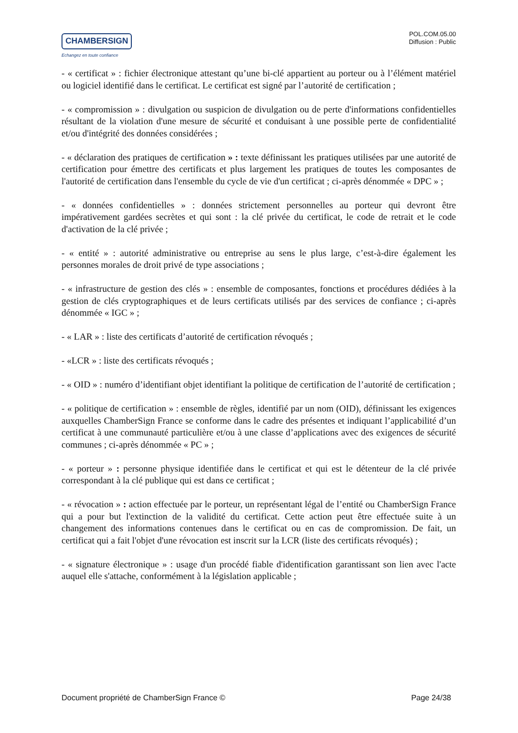CHAMBERSIGN
Echangez en toute confiance
POL.COM.05.00
Diffusion : Public
- « certificat » : fichier électronique attestant qu’une bi-clé appartient au porteur ou à l’élément matériel ou logiciel identifié dans le certificat. Le certificat est signé par l’autorité de certification ;
- « compromission » : divulgation ou suspicion de divulgation ou de perte d'informations confidentielles résultant de la violation d'une mesure de sécurité et conduisant à une possible perte de confidentialité et/ou d'intégrité des données considérées ;
- « déclaration des pratiques de certification » : texte définissant les pratiques utilisées par une autorité de certification pour émettre des certificats et plus largement les pratiques de toutes les composantes de l'autorité de certification dans l'ensemble du cycle de vie d'un certificat ; ci-après dénommée « DPC » ;
- « données confidentielles » : données strictement personnelles au porteur qui devront être impérativement gardées secrètes et qui sont : la clé privée du certificat, le code de retrait et le code d'activation de la clé privée ;
- « entité » : autorité administrative ou entreprise au sens le plus large, c’est-à-dire également les personnes morales de droit privé de type associations ;
- « infrastructure de gestion des clés » : ensemble de composantes, fonctions et procédures dédiées à la gestion de clés cryptographiques et de leurs certificats utilisés par des services de confiance ; ci-après dénommée « IGC » ;
- « LAR » : liste des certificats d’autorité de certification révoqués ;
- «LCR » : liste des certificats révoqués ;
- « OID » : numéro d’identifiant objet identifiant la politique de certification de l’autorité de certification ;
- « politique de certification » : ensemble de règles, identifié par un nom (OID), définissant les exigences auxquelles ChamberSign France se conforme dans le cadre des présentes et indiquant l’applicabilité d’un certificat à une communauté particulière et/ou à une classe d’applications avec des exigences de sécurité communes ; ci-après dénommée « PC » ;
- « porteur » : personne physique identifiée dans le certificat et qui est le détenteur de la clé privée correspondant à la clé publique qui est dans ce certificat ;
- « révocation » : action effectuée par le porteur, un représentant légal de l’entité ou ChamberSign France qui a pour but l'extinction de la validité du certificat. Cette action peut être effectuée suite à un changement des informations contenues dans le certificat ou en cas de compromission. De fait, un certificat qui a fait l'objet d'une révocation est inscrit sur la LCR (liste des certificats révoqués) ;
- « signature électronique » : usage d'un procédé fiable d'identification garantissant son lien avec l'acte auquel elle s'attache, conformément à la législation applicable ;
Document propriété de ChamberSign France © Page 24/38